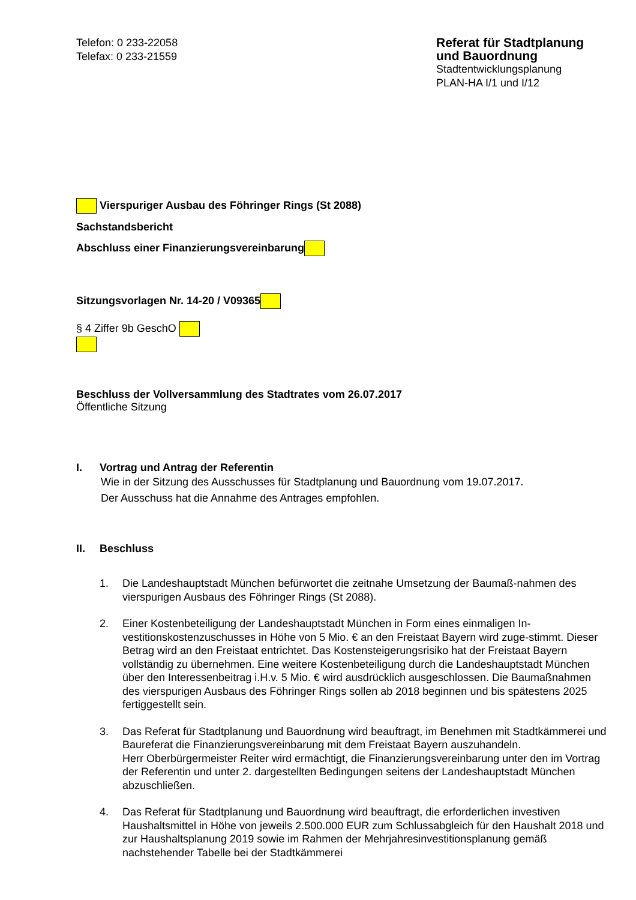Telefon: 0 233-22058
Telefax: 0 233-21559
Referat für Stadtplanung und Bauordnung
Stadtentwicklungsplanung
PLAN-HA I/1 und I/12
Vierspuriger Ausbau des Föhringer Rings (St 2088)
Sachstandsbericht
Abschluss einer Finanzierungsvereinbarung
Sitzungsvorlagen Nr. 14-20 / V09365
§ 4 Ziffer 9b GeschO
Beschluss der Vollversammlung des Stadtrates vom 26.07.2017
Öffentliche Sitzung
I. Vortrag und Antrag der Referentin
Wie in der Sitzung des Ausschusses für Stadtplanung und Bauordnung vom 19.07.2017.
Der Ausschuss hat die Annahme des Antrages empfohlen.
II. Beschluss
1. Die Landeshauptstadt München befürwortet die zeitnahe Umsetzung der Baumaß-nahmen des vierspurigen Ausbaus des Föhringer Rings (St 2088).
2. Einer Kostenbeteiligung der Landeshauptstadt München in Form eines einmaligen In-vestitionskostenzuschusses in Höhe von 5 Mio. € an den Freistaat Bayern wird zuge-stimmt. Dieser Betrag wird an den Freistaat entrichtet. Das Kostensteigerungsrisiko hat der Freistaat Bayern vollständig zu übernehmen. Eine weitere Kostenbeteiligung durch die Landeshauptstadt München über den Interessenbeitrag i.H.v. 5 Mio. € wird ausdrücklich ausgeschlossen. Die Baumaßnahmen des vierspurigen Ausbaus des Föhringer Rings sollen ab 2018 beginnen und bis spätestens 2025 fertiggestellt sein.
3. Das Referat für Stadtplanung und Bauordnung wird beauftragt, im Benehmen mit Stadtkämmerei und Baureferat die Finanzierungsvereinbarung mit dem Freistaat Bayern auszuhandeln.
Herr Oberbürgermeister Reiter wird ermächtigt, die Finanzierungsvereinbarung unter den im Vortrag der Referentin und unter 2. dargestellten Bedingungen seitens der Landeshauptstadt München abzuschließen.
4. Das Referat für Stadtplanung und Bauordnung wird beauftragt, die erforderlichen investiven Haushaltsmittel in Höhe von jeweils 2.500.000 EUR zum Schlussabgleich für den Haushalt 2018 und zur Haushaltsplanung 2019 sowie im Rahmen der Mehrjahresinvestitionsplanung gemäß nachstehender Tabelle bei der Stadtkämmerei